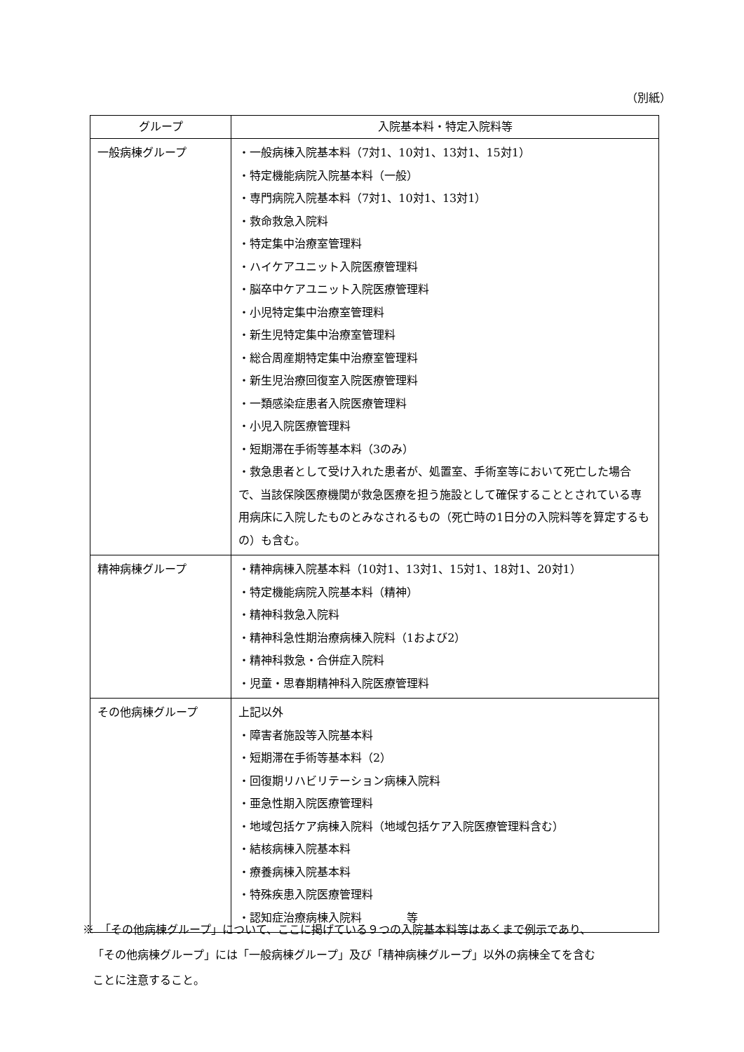（別紙）
| グループ | 入院基本料・特定入院料等 |
| --- | --- |
| 一般病棟グループ | ・一般病棟入院基本料（7対1、10対1、13対1、15対1） ・特定機能病院入院基本料（一般） ・専門病院入院基本料（7対1、10対1、13対1） ・救命救急入院料 ・特定集中治療室管理料 ・ハイケアユニット入院医療管理料 ・脳卒中ケアユニット入院医療管理料 ・小児特定集中治療室管理料 ・新生児特定集中治療室管理料 ・総合周産期特定集中治療室管理料 ・新生児治療回復室入院医療管理料 ・一類感染症患者入院医療管理料 ・小児入院医療管理料 ・短期滞在手術等基本料（3のみ） ・救急患者として受け入れた患者が、処置室、手術室等において死亡した場合で、当該保険医療機関が救急医療を担う施設として確保することとされている専用病床に入院したものとみなされるもの（死亡時の1日分の入院料等を算定するもの）も含む。 |
| 精神病棟グループ | ・精神病棟入院基本料（10対1、13対1、15対1、18対1、20対1） ・特定機能病院入院基本料（精神） ・精神科救急入院料 ・精神科急性期治療病棟入院料（1および2） ・精神科救急・合併症入院料 ・児童・思春期精神科入院医療管理料 |
| その他病棟グループ | 上記以外 ・障害者施設等入院基本料 ・短期滞在手術等基本料（2） ・回復期リハビリテーション病棟入院料 ・亜急性期入院医療管理料 ・地域包括ケア病棟入院料（地域包括ケア入院医療管理料含む） ・結核病棟入院基本料 ・療養病棟入院基本料 ・特殊疾患入院医療管理料 ・認知症治療病棟入院料 等 |
※　「その他病棟グループ」について、ここに掲げている９つの入院基本料等はあくまで例示であり、
「その他病棟グループ」には「一般病棟グループ」及び「精神病棟グループ」以外の病棟全てを含む
ことに注意すること。